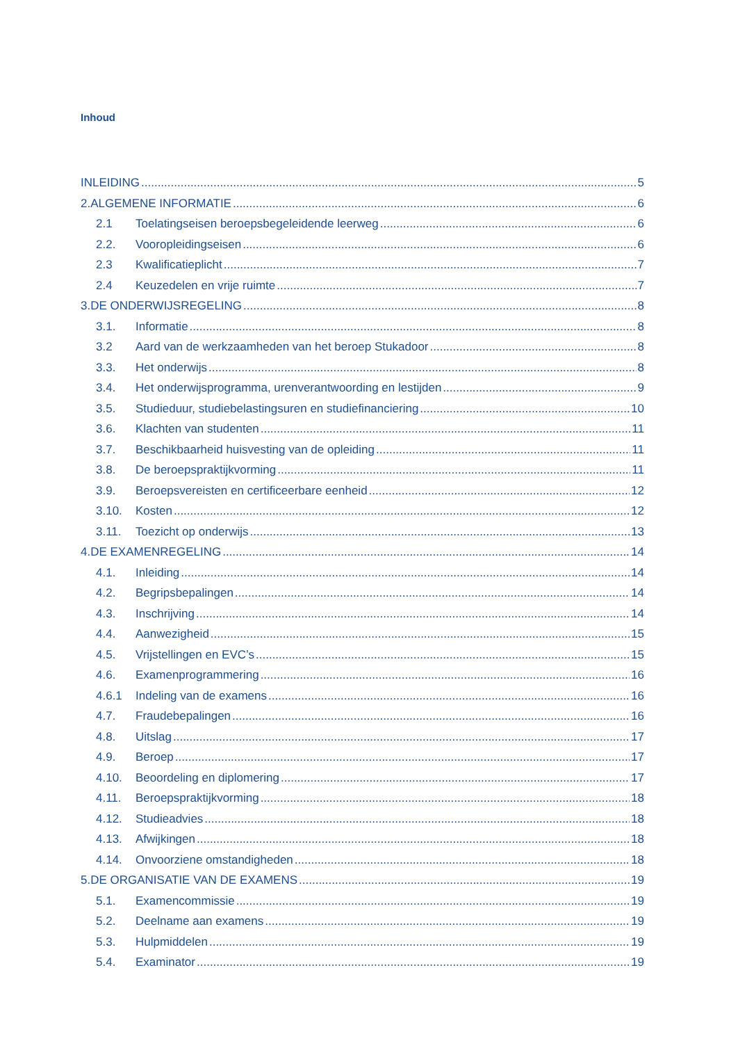Inhoud
INLEIDING 5
2.ALGEMENE INFORMATIE 6
2.1 Toelatingseisen beroepsbegeleidende leerweg 6
2.2. Vooropleidingseisen 6
2.3 Kwalificatieplicht 7
2.4 Keuzedelen en vrije ruimte 7
3.DE ONDERWIJSREGELING 8
3.1. Informatie 8
3.2 Aard van de werkzaamheden van het beroep Stukadoor 8
3.3. Het onderwijs 8
3.4. Het onderwijsprogramma, urenverantwoording en lestijden 9
3.5. Studieduur, studiebelastingsuren en studiefinanciering 10
3.6. Klachten van studenten 11
3.7. Beschikbaarheid huisvesting van de opleiding 11
3.8. De beroepspraktijkvorming 11
3.9. Beroepsvereisten en certificeerbare eenheid 12
3.10. Kosten 12
3.11. Toezicht op onderwijs 13
4.DE EXAMENREGELING 14
4.1. Inleiding 14
4.2. Begripsbepalingen 14
4.3. Inschrijving 14
4.4. Aanwezigheid 15
4.5. Vrijstellingen en EVC’s 15
4.6. Examenprogrammering 16
4.6.1 Indeling van de examens 16
4.7. Fraudebepalingen 16
4.8. Uitslag 17
4.9. Beroep 17
4.10. Beoordeling en diplomering 17
4.11. Beroepspraktijkvorming 18
4.12. Studieadvies 18
4.13. Afwijkingen 18
4.14. Onvoorziene omstandigheden 18
5.DE ORGANISATIE VAN DE EXAMENS 19
5.1. Examencommissie 19
5.2. Deelname aan examens 19
5.3. Hulpmiddelen 19
5.4. Examinator 19